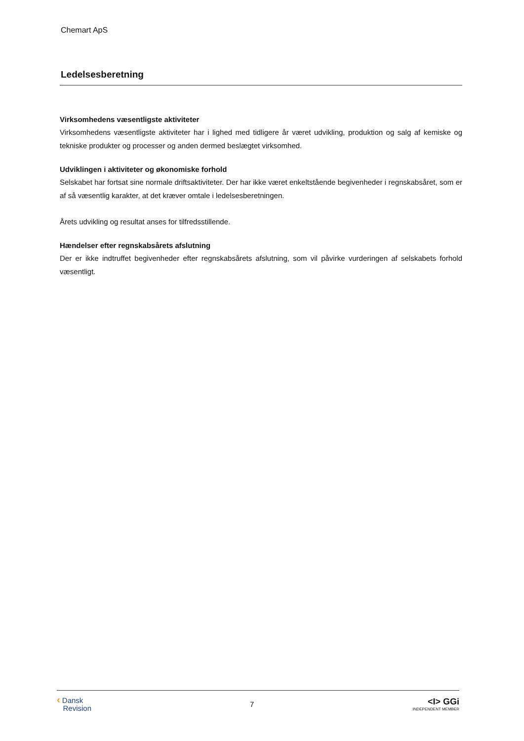Chemart ApS
Ledelsesberetning
Virksomhedens væsentligste aktiviteter
Virksomhedens væsentligste aktiviteter har i lighed med tidligere år været udvikling, produktion og salg af kemiske og tekniske produkter og processer og anden dermed beslægtet virksomhed.
Udviklingen i aktiviteter og økonomiske forhold
Selskabet har fortsat sine normale driftsaktiviteter. Der har ikke været enkeltstående begivenheder i regnskabsåret, som er af så væsentlig karakter, at det kræver omtale i ledelsesberetningen.
Årets udvikling og resultat anses for tilfredsstillende.
Hændelser efter regnskabsårets afslutning
Der er ikke indtruffet begivenheder efter regnskabsårets afslutning, som vil påvirke vurderingen af selskabets forhold væsentligt.
‹ Dansk
Revision
7
<I> GGi
INDEPENDENT MEMBER